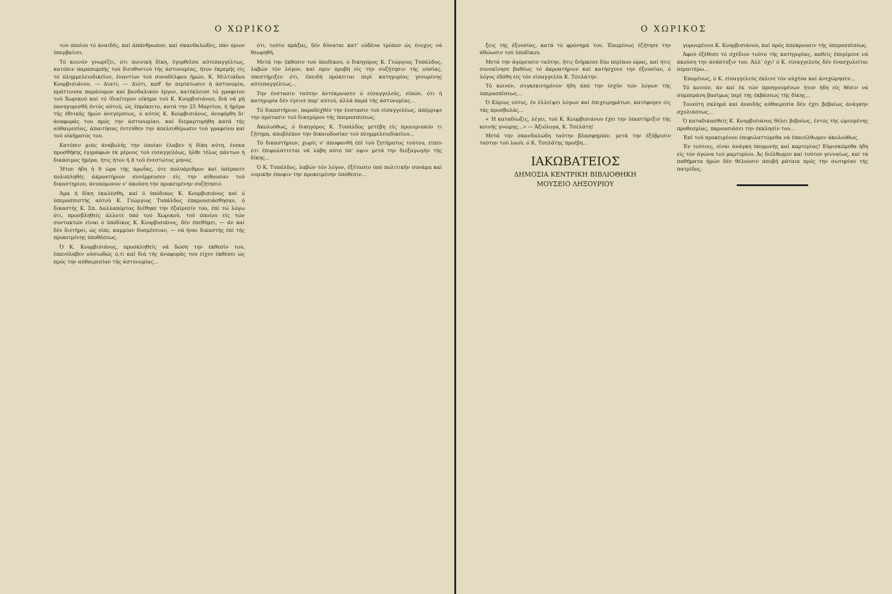Ο ΧΩΡΙΚΟΣ
του όποίου τό άναιδές, καί άπάνθρωπον, καί σκανδαλώδες, πάν όριον ύπερβαίνει.
Τό κοινόν γνωρίζει, ότι ποινική δίκη, έγερθεϊσα αύτεπαγγέλτως, κατόπιν παραπομπής τού διευθυντού τής άστυνομίας, ήτον έκρεμής είς τό πλημμελειοδικεϊον, έναντίον τού συναδέλφου ήμών, Κ. Μιλτιάδου Κουρβισιάνου. — Διατί; — Διότι, καθ' ήν περίπτωσιν ή άστυνομία, πράττουσα παράνομον καί βανδαλικόν έργον, κατέκλεισε τό γραφείον τού Χωρικού καί τό ίδιαίτερον οίκημα τού Κ. Κουρβισιάνου, διά νά μή πανηγυρισθή έντός αύτού, ώς έπρόκειτο, κατά την 25 Μαρτίου, ή ήμέρα τής έθνικής ήμών άνεγέρσεως, ό αύτός Κ. Κουρβισιάνος, άνεφέρθη δι' άναφοράς του πρός την άστυνομίαν, καί διεμαρτυρήθη κατά τής αύθαιρεσίας, άπαιτήσας έντεύθεν την άπελευθέρωσιν τού γραφείου καί τού οίκήματός του.
Κατόπιν μιάς άναβολής την όποίαν έλαβεν ή δίκη αύτη, ένεκα προσθήκης έγγράφων έκ μέρους τού είσαγγελέως, ήλθε τέλος πάντων ή δικάσιμος ήμέρα, ήτις ήτον ή 8 τού ένεστώτος μηνός.
Ήτον ήδη ή 9 ώρα τής πρωΐας, ότε πολυάριθμον καί ύπέρποτε πολυπληθές άκροατήριον συνέρρευσεν είς την αίθουσαν τού δικαστηρίου, άνυπόμονον ν' άκούση την προκειμένην συζήτησιν.
Άμα ή δίκη έκαλέσθη, καί ό ύπόδικος Κ. Κουρβισιάνος καί ό ύπερασπιστής αύτού Κ. Γεώργιος Τυπάλδος έπαρουσιάσθησαν, ό δικαστής Κ. Σπ. Δαλλαπόρτας διέθηκε την έξαίρεσίν του, έπί τώ λόγω ότι, προσβληθείς άλλοτε ύπό τού Χωρικού, τού όποίου είς τών συντακτών είναι ό ύπόδικος Κ. Κουρβισιάνος, δέν έπεθύμει, — άν καί δέν διετήρει, ώς είπε, καμμίαν δυσμένειαν, — νά ήναι δικαστής έπί τής προκειμένης ύποθέσεως.
Ό Κ. Κουρβισιάνος, προσκληθείς νά δώση την έκθεσίν του, έπανέλαβεν ούσιωδώς ό,τι καί διά τής άναφοράς του είχεν έκθέσει ώς πρός την αύθαιρεσίαν τής άστυνομίας...
ότι, τούτο πράξας, δέν δύναται κατ' ούδένα τρόπον ώς ένοχος νά θεωρηθή.
Μετά την έκθεσιν τού ύποδίκου, ό δικηγόρος Κ. Γεώργιος Τυπάλδος, λαβών τόν λόγον, καί πριν προβή είς την συζήτησιν τής ούσίας, ύπεστήριξεν ότι, έπειδή πρόκειται περί κατηγορίας γενομένης αύτεπαγγέλτως...
Την ένστασιν ταύτην άντέκρουσεν ό είσαγγελεύς, είπών, ότι ή κατηγορία δέν έγεινε παρ' αύτού, άλλά παρά τής άστυνομίας...
Τό δικαστήριον, παραδεχθέν την ένστασιν τού είσαγγελέως, άπέρριψε την πρότασιν τού δικηγόρου τής ύπερασπίσεως.
Άκολούθως, ό δικηγόρος Κ. Τυπάλδος μετέβη είς προοιμιακόν τι ζήτημα, άποβλέπον την δικαιοδοσίαν τού πλημμελειοδικείου...
Τό δικαστήριον, χωρίς ν' άποφανθή έπί τού ζητήματος τούτου, είπεν ότι έπιφυλάττεται νά λάβη αύτό ύπ' όψιν μετά την διεξαγωγήν τής δίκης...
Ό Κ. Τυπάλδος, λαβών τόν λόγον, έξέτασεν ύπό πολιτικήν συνάμα καί νομικήν έποψιν την προκειμένην ύπόθεσιν...
Ο ΧΩΡΙΚΟΣ
ξεις τής έξουσίας, κατά τό φρόνημά του. Έπομένως έζήτησε την άθώωσιν τού ύποδίκου.
Μετά την άγόρευσιν ταύτην, ήτις διήρκεσε δύο περίπου ώρας, καί ήτις συνεκίνησε βαθέως τό άκροατήριον καί κατήσχυνε την έξουσίαν, ό λόγος έδόθη είς τόν είσαγγελέα Κ. Τσελάτην.
Τό κοινόν, συγκεκινημένον ήδη άπό την ίσχύν τών λόγων τής ύπερασπίσεως...
Ό Κύριος ούτος, έν έλλείψει λόγων καί έπιχειρημάτων, κατέφυγεν είς τάς προσβολάς...
« Ή καταδίωξις, λέγει, τού Κ. Κουρβισιάνου έχει την ύποστήριξιν τής κοινής γνώμης...» — Άξιόλογα, Κ. Τσελάτη!
Μετά την σκανδαλώδη ταύτην βλασφημίαν, μετά την έξύβρισιν ταύτην τού λαού, ό Κ. Τσελάτης προέβη...
ΙΑΚΩΒΑΤΕΙΟΣ
ΔΗΜΟΣΙΑ ΚΕΝΤΡΙΚΗ ΒΙΒΛΙΟΘΗΚΗ
ΜΟΥΣΕΙΟ ΛΗΞΟΥΡΙΟΥ
γορουμένου Κ. Κουρβισιάνου, καί πρός άπόκρουσιν τής ύπερασπίσεως.
Άφού έξέθεσε τό σχέδιον τούτο τής κατηγορίας, καθείς έπερίμενε νά άκούση την άνάπτυξιν του. Άλλ' όχι! ό Κ. είσαγγελεύς δέν ένασχολείται περαιτέρω...
Έπομένως, ό Κ. είσαγγελεύς έκλινε τόν αύχένα καί άνεχώρησεν...
Τό κοινόν, άν καί έκ τών προηγουμένων ήτον ήδη είς θέσιν νά συμπεράνη βασίμως περί τής έκβάσεως τής δίκης...
Τοιαύτη σκληρά καί άναιδής αύθαιρεσία δέν έχει βεβαίως άνάγκην σχολιάσεως...
Ό καταδικασθείς Κ. Κουρβισιάνος θέλει βεβαίως, έντός τής ώρισμένης προθεσμίας, παρουσιάσει την έκκλησίν του...
Έπί τού προκειμένου έπιφυλαττόμεθα νά έπανέλθωμεν άκολούθως.
Έν τούτοις, είναι άνάγκη ύπομονής καί καρτερίας! Εύρισκόμεθα ήδη είς τόν άγώνα τού μαρτυρίου. Άς διέλθωμεν καί τούτον γενναίως, καί τά παθήματα ήμών δέν θέλουσιν άποβή μάταια πρός την σωτηρίαν τής πατρίδος.